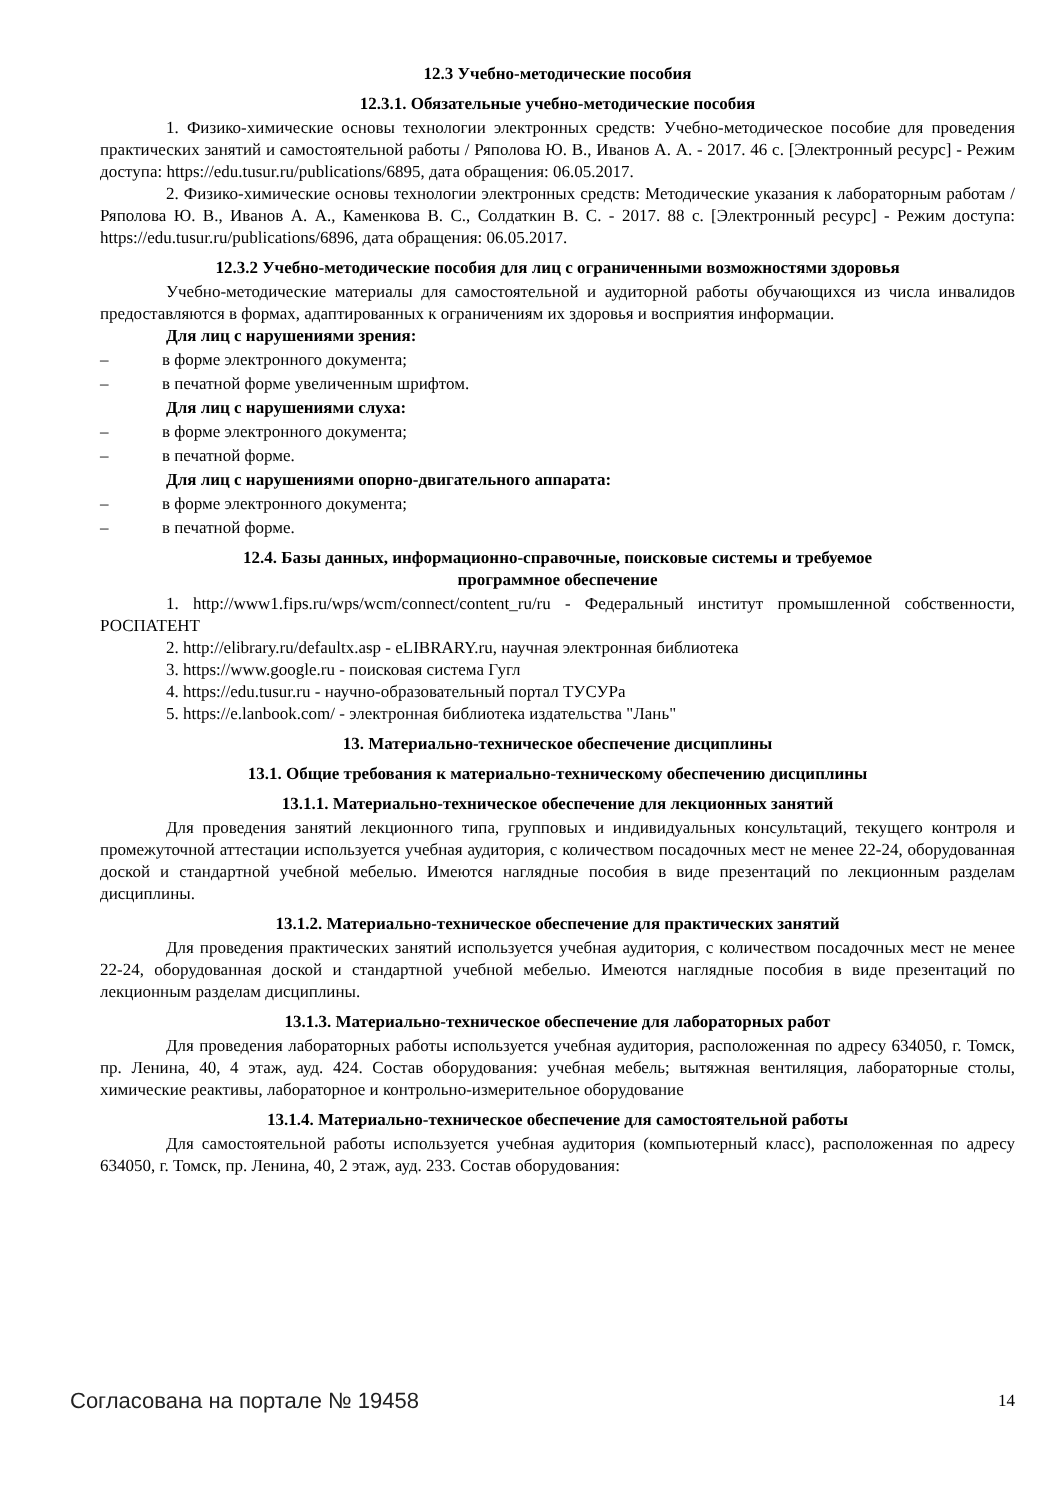12.3 Учебно-методические пособия
12.3.1. Обязательные учебно-методические пособия
1. Физико-химические основы технологии электронных средств: Учебно-методическое пособие для проведения практических занятий и самостоятельной работы / Ряполова Ю. В., Иванов А. А. - 2017. 46 с. [Электронный ресурс] - Режим доступа: https://edu.tusur.ru/publications/6895, дата обращения: 06.05.2017.
2. Физико-химические основы технологии электронных средств: Методические указания к лабораторным работам / Ряполова Ю. В., Иванов А. А., Каменкова В. С., Солдаткин В. С. - 2017. 88 с. [Электронный ресурс] - Режим доступа: https://edu.tusur.ru/publications/6896, дата обращения: 06.05.2017.
12.3.2 Учебно-методические пособия для лиц с ограниченными возможностями здоровья
Учебно-методические материалы для самостоятельной и аудиторной работы обучающихся из числа инвалидов предоставляются в формах, адаптированных к ограничениям их здоровья и восприятия информации.
Для лиц с нарушениями зрения:
– в форме электронного документа;
– в печатной форме увеличенным шрифтом.
Для лиц с нарушениями слуха:
– в форме электронного документа;
– в печатной форме.
Для лиц с нарушениями опорно-двигательного аппарата:
– в форме электронного документа;
– в печатной форме.
12.4. Базы данных, информационно-справочные, поисковые системы и требуемое
программное обеспечение
1. http://www1.fips.ru/wps/wcm/connect/content_ru/ru - Федеральный институт промышленной собственности, РОСПАТЕНТ
2. http://elibrary.ru/defaultx.asp - eLIBRARY.ru, научная электронная библиотека
3. https://www.google.ru - поисковая система Гугл
4. https://edu.tusur.ru - научно-образовательный портал ТУСУРа
5. https://e.lanbook.com/ - электронная библиотека издательства "Лань"
13. Материально-техническое обеспечение дисциплины
13.1. Общие требования к материально-техническому обеспечению дисциплины
13.1.1. Материально-техническое обеспечение для лекционных занятий
Для проведения занятий лекционного типа, групповых и индивидуальных консультаций, текущего контроля и промежуточной аттестации используется учебная аудитория, с количеством посадочных мест не менее 22-24, оборудованная доской и стандартной учебной мебелью. Имеются наглядные пособия в виде презентаций по лекционным разделам дисциплины.
13.1.2. Материально-техническое обеспечение для практических занятий
Для проведения практических занятий используется учебная аудитория, с количеством посадочных мест не менее 22-24, оборудованная доской и стандартной учебной мебелью. Имеются наглядные пособия в виде презентаций по лекционным разделам дисциплины.
13.1.3. Материально-техническое обеспечение для лабораторных работ
Для проведения лабораторных работы используется учебная аудитория, расположенная по адресу 634050, г. Томск, пр. Ленина, 40, 4 этаж, ауд. 424. Состав оборудования: учебная мебель; вытяжная вентиляция, лабораторные столы, химические реактивы, лабораторное и контрольно-измерительное оборудование
13.1.4. Материально-техническое обеспечение для самостоятельной работы
Для самостоятельной работы используется учебная аудитория (компьютерный класс), расположенная по адресу 634050, г. Томск, пр. Ленина, 40, 2 этаж, ауд. 233. Состав оборудования:
Согласована на портале № 19458 14